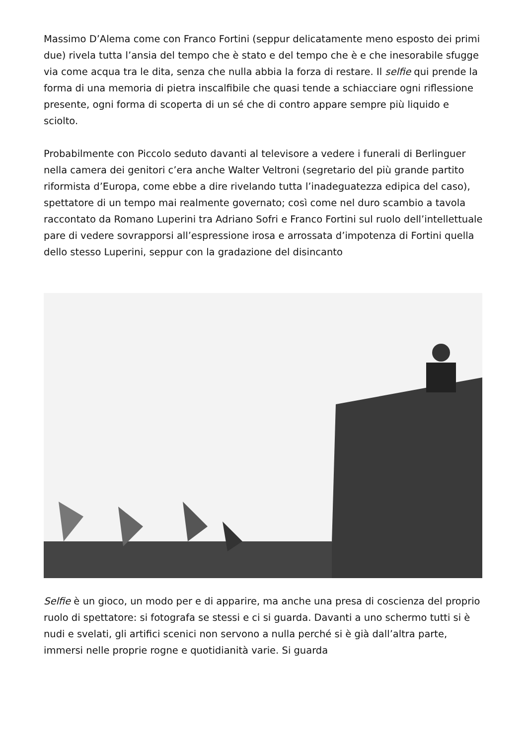Massimo D’Alema come con Franco Fortini (seppur delicatamente meno esposto dei primi due) rivela tutta l’ansia del tempo che è stato e del tempo che è e che inesorabile sfugge via come acqua tra le dita, senza che nulla abbia la forza di restare. Il selfie qui prende la forma di una memoria di pietra inscalfibile che quasi tende a schiacciare ogni riflessione presente, ogni forma di scoperta di un sé che di contro appare sempre più liquido e sciolto.
Probabilmente con Piccolo seduto davanti al televisore a vedere i funerali di Berlinguer nella camera dei genitori c’era anche Walter Veltroni (segretario del più grande partito riformista d’Europa, come ebbe a dire rivelando tutta l’inadeguatezza edipica del caso), spettatore di un tempo mai realmente governato; così come nel duro scambio a tavola raccontato da Romano Luperini tra Adriano Sofri e Franco Fortini sul ruolo dell’intellettuale pare di vedere sovrapporsi all’espressione irosa e arrossata d’impotenza di Fortini quella dello stesso Luperini, seppur con la gradazione del disincanto
Selfie è un gioco, un modo per e di apparire, ma anche una presa di coscienza del proprio ruolo di spettatore: si fotografa se stessi e ci si guarda. Davanti a uno schermo tutti si è nudi e svelati, gli artifici scenici non servono a nulla perché si è già dall’altra parte, immersi nelle proprie rogne e quotidianità varie. Si guarda